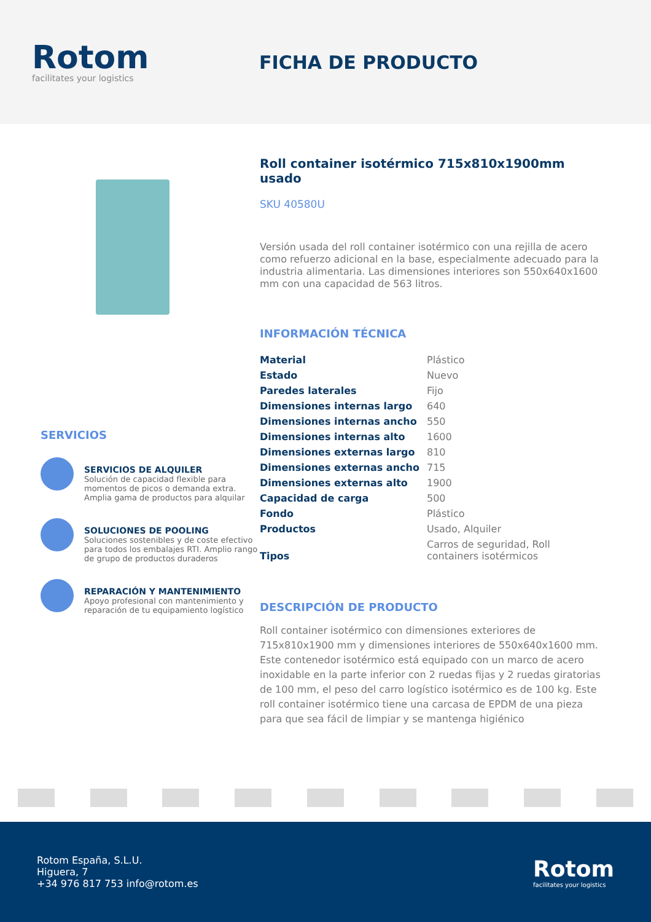Rotom
facilitates your logistics
FICHA DE PRODUCTO
SERVICIOS
SERVICIOS DE ALQUILER
Solución de capacidad flexible para momentos de picos o demanda extra. Amplia gama de productos para alquilar
SOLUCIONES DE POOLING
Soluciones sostenibles y de coste efectivo para todos los embalajes RTI. Amplio rango de grupo de productos duraderos
REPARACIÓN Y MANTENIMIENTO
Apoyo profesional con mantenimiento y reparación de tu equipamiento logístico
Roll container isotérmico 715x810x1900mm usado
SKU 40580U
Versión usada del roll container isotérmico con una rejilla de acero como refuerzo adicional en la base, especialmente adecuado para la industria alimentaria. Las dimensiones interiores son 550x640x1600 mm con una capacidad de 563 litros.
INFORMACIÓN TÉCNICA
| Material | Plástico |
| Estado | Nuevo |
| Paredes laterales | Fijo |
| Dimensiones internas largo | 640 |
| Dimensiones internas ancho | 550 |
| Dimensiones internas alto | 1600 |
| Dimensiones externas largo | 810 |
| Dimensiones externas ancho | 715 |
| Dimensiones externas alto | 1900 |
| Capacidad de carga | 500 |
| Fondo | Plástico |
| Productos | Usado, Alquiler |
| Tipos | Carros de seguridad, Roll containers isotérmicos |
DESCRIPCIÓN DE PRODUCTO
Roll container isotérmico con dimensiones exteriores de 715x810x1900 mm y dimensiones interiores de 550x640x1600 mm. Este contenedor isotérmico está equipado con un marco de acero inoxidable en la parte inferior con 2 ruedas fijas y 2 ruedas giratorias de 100 mm, el peso del carro logístico isotérmico es de 100 kg. Este roll container isotérmico tiene una carcasa de EPDM de una pieza para que sea fácil de limpiar y se mantenga higiénico
Rotom España, S.L.U.
Higuera, 7
+34 976 817 753 info@rotom.es
Rotom
facilitates your logistics